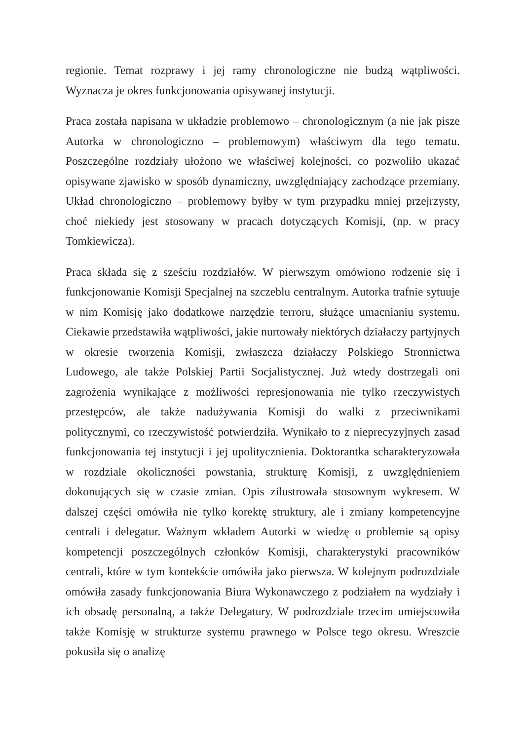regionie. Temat rozprawy i jej ramy chronologiczne nie budzą wątpliwości. Wyznacza je okres funkcjonowania opisywanej instytucji.
Praca została napisana w układzie problemowo – chronologicznym (a nie jak pisze Autorka w chronologiczno – problemowym) właściwym dla tego tematu. Poszczególne rozdziały ułożono we właściwej kolejności, co pozwoliło ukazać opisywane zjawisko w sposób dynamiczny, uwzględniający zachodzące przemiany. Układ chronologiczno – problemowy byłby w tym przypadku mniej przejrzysty, choć niekiedy jest stosowany w pracach dotyczących Komisji, (np. w pracy Tomkiewicza).
Praca składa się z sześciu rozdziałów. W pierwszym omówiono rodzenie się i funkcjonowanie Komisji Specjalnej na szczeblu centralnym. Autorka trafnie sytuuje w nim Komisję jako dodatkowe narzędzie terroru, służące umacnianiu systemu. Ciekawie przedstawiła wątpliwości, jakie nurtowały niektórych działaczy partyjnych w okresie tworzenia Komisji, zwłaszcza działaczy Polskiego Stronnictwa Ludowego, ale także Polskiej Partii Socjalistycznej. Już wtedy dostrzegali oni zagrożenia wynikające z możliwości represjonowania nie tylko rzeczywistych przestępców, ale także nadużywania Komisji do walki z przeciwnikami politycznymi, co rzeczywistość potwierdziła. Wynikało to z nieprecyzyjnych zasad funkcjonowania tej instytucji i jej upolitycznienia. Doktorantka scharakteryzowała w rozdziale okoliczności powstania, strukturę Komisji, z uwzględnieniem dokonujących się w czasie zmian. Opis zilustrowała stosownym wykresem. W dalszej części omówiła nie tylko korektę struktury, ale i zmiany kompetencyjne centrali i delegatur. Ważnym wkładem Autorki w wiedzę o problemie są opisy kompetencji poszczególnych członków Komisji, charakterystyki pracowników centrali, które w tym kontekście omówiła jako pierwsza. W kolejnym podrozdziale omówiła zasady funkcjonowania Biura Wykonawczego z podziałem na wydziały i ich obsadę personalną, a także Delegatury. W podrozdziale trzecim umiejscowiła także Komisję w strukturze systemu prawnego w Polsce tego okresu. Wreszcie pokusiła się o analizę